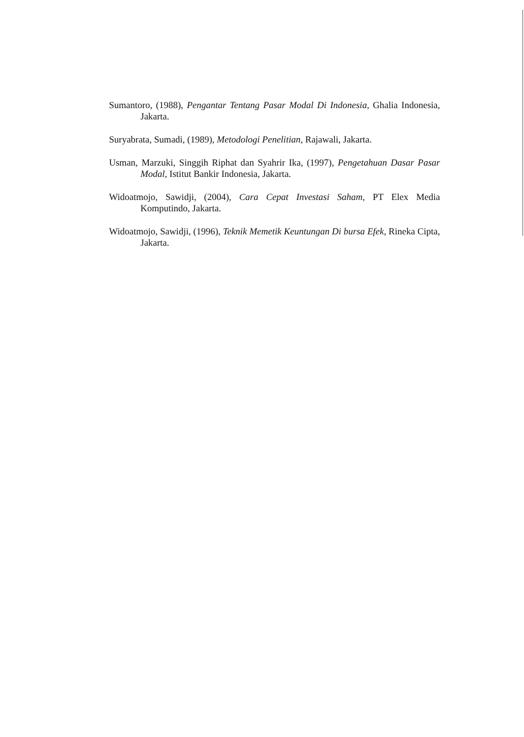Sumantoro, (1988), Pengantar Tentang Pasar Modal Di Indonesia, Ghalia Indonesia, Jakarta.
Suryabrata, Sumadi, (1989), Metodologi Penelitian, Rajawali, Jakarta.
Usman, Marzuki, Singgih Riphat dan Syahrir Ika, (1997), Pengetahuan Dasar Pasar Modal, Istitut Bankir Indonesia, Jakarta.
Widoatmojo, Sawidji, (2004), Cara Cepat Investasi Saham, PT Elex Media Komputindo, Jakarta.
Widoatmojo, Sawidji, (1996), Teknik Memetik Keuntungan Di bursa Efek, Rineka Cipta, Jakarta.